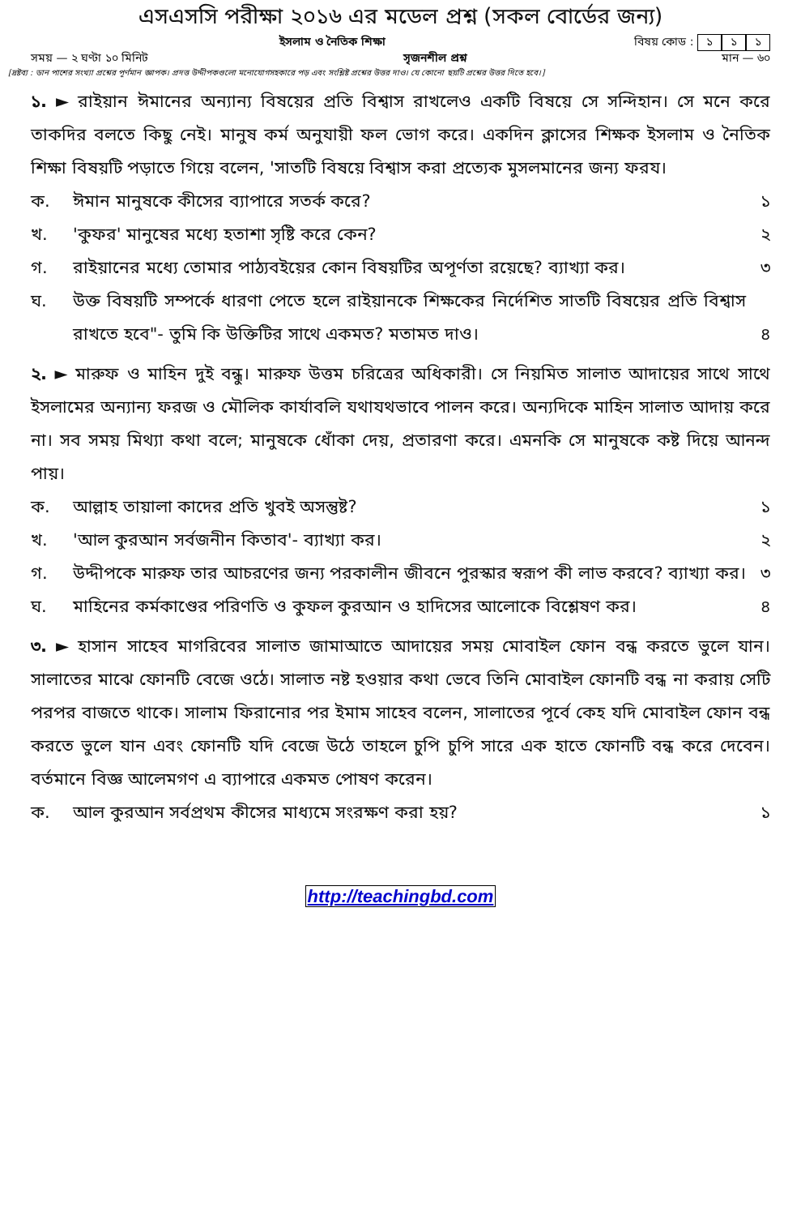এসএসসি পরীক্ষা ২০১৬ এর মডেল প্রশ্ন (সকল বোর্ডের জন্য)
ইসলাম ও নৈতিক শিক্ষা বিষয় কোড : ১ ১ ১
সময় — ২ ঘণ্টা ১০ মিনিট সৃজনশীল প্রশ্ন মান — ৬০
[দ্রষ্টব্য : ডান পাশের সংখ্যা প্রশ্নের পূর্ণমান জ্ঞাপক। প্রদত্ত উদ্দীপকগুলো মনোযোগসহকারে পড় এবং সংশ্লিষ্ট প্রশ্নের উত্তর দাও। যে কোনো ছয়টি প্রশ্নের উত্তর দিতে হবে।]
১. ► রাইয়ান ঈমানের অন্যান্য বিষয়ের প্রতি বিশ্বাস রাখলেও একটি বিষয়ে সে সন্দিহান। সে মনে করে তাকদির বলতে কিছু নেই। মানুষ কর্ম অনুযায়ী ফল ভোগ করে। একদিন ক্লাসের শিক্ষক ইসলাম ও নৈতিক শিক্ষা বিষয়টি পড়াতে গিয়ে বলেন, 'সাতটি বিষয়ে বিশ্বাস করা প্রত্যেক মুসলমানের জন্য ফরয।
ক. ঈমান মানুষকে কীসের ব্যাপারে সতর্ক করে? ১
খ. 'কুফর' মানুষের মধ্যে হতাশা সৃষ্টি করে কেন? ২
গ. রাইয়ানের মধ্যে তোমার পাঠ্যবইয়ের কোন বিষয়টির অপূর্ণতা রয়েছে? ব্যাখ্যা কর। ৩
ঘ. উক্ত বিষয়টি সম্পর্কে ধারণা পেতে হলে রাইয়ানকে শিক্ষকের নির্দেশিত সাতটি বিষয়ের প্রতি বিশ্বাস রাখতে হবে"- তুমি কি উক্তিটির সাথে একমত? মতামত দাও। ৪
২. ► মারুফ ও মাহিন দুই বন্ধু। মারুফ উত্তম চরিত্রের অধিকারী। সে নিয়মিত সালাত আদায়ের সাথে সাথে ইসলামের অন্যান্য ফরজ ও মৌলিক কার্যাবলি যথাযথভাবে পালন করে। অন্যদিকে মাহিন সালাত আদায় করে না। সব সময় মিথ্যা কথা বলে; মানুষকে ধোঁকা দেয়, প্রতারণা করে। এমনকি সে মানুষকে কষ্ট দিয়ে আনন্দ পায়।
ক. আল্লাহ তায়ালা কাদের প্রতি খুবই অসন্তুষ্ট? ১
খ. 'আল কুরআন সর্বজনীন কিতাব'- ব্যাখ্যা কর। ২
গ. উদ্দীপকে মারুফ তার আচরণের জন্য পরকালীন জীবনে পুরস্কার স্বরূপ কী লাভ করবে? ব্যাখ্যা কর। ৩
ঘ. মাহিনের কর্মকাণ্ডের পরিণতি ও কুফল কুরআন ও হাদিসের আলোকে বিশ্লেষণ কর। ৪
৩. ► হাসান সাহেব মাগরিবের সালাত জামাআতে আদায়ের সময় মোবাইল ফোন বন্ধ করতে ভুলে যান। সালাতের মাঝে ফোনটি বেজে ওঠে। সালাত নষ্ট হওয়ার কথা ভেবে তিনি মোবাইল ফোনটি বন্ধ না করায় সেটি পরপর বাজতে থাকে। সালাম ফিরানোর পর ইমাম সাহেব বলেন, সালাতের পূর্বে কেহ যদি মোবাইল ফোন বন্ধ করতে ভুলে যান এবং ফোনটি যদি বেজে উঠে তাহলে চুপি চুপি সারে এক হাতে ফোনটি বন্ধ করে দেবেন। বর্তমানে বিজ্ঞ আলেমগণ এ ব্যাপারে একমত পোষণ করেন।
ক. আল কুরআন সর্বপ্রথম কীসের মাধ্যমে সংরক্ষণ করা হয়? ১
http://teachingbd.com